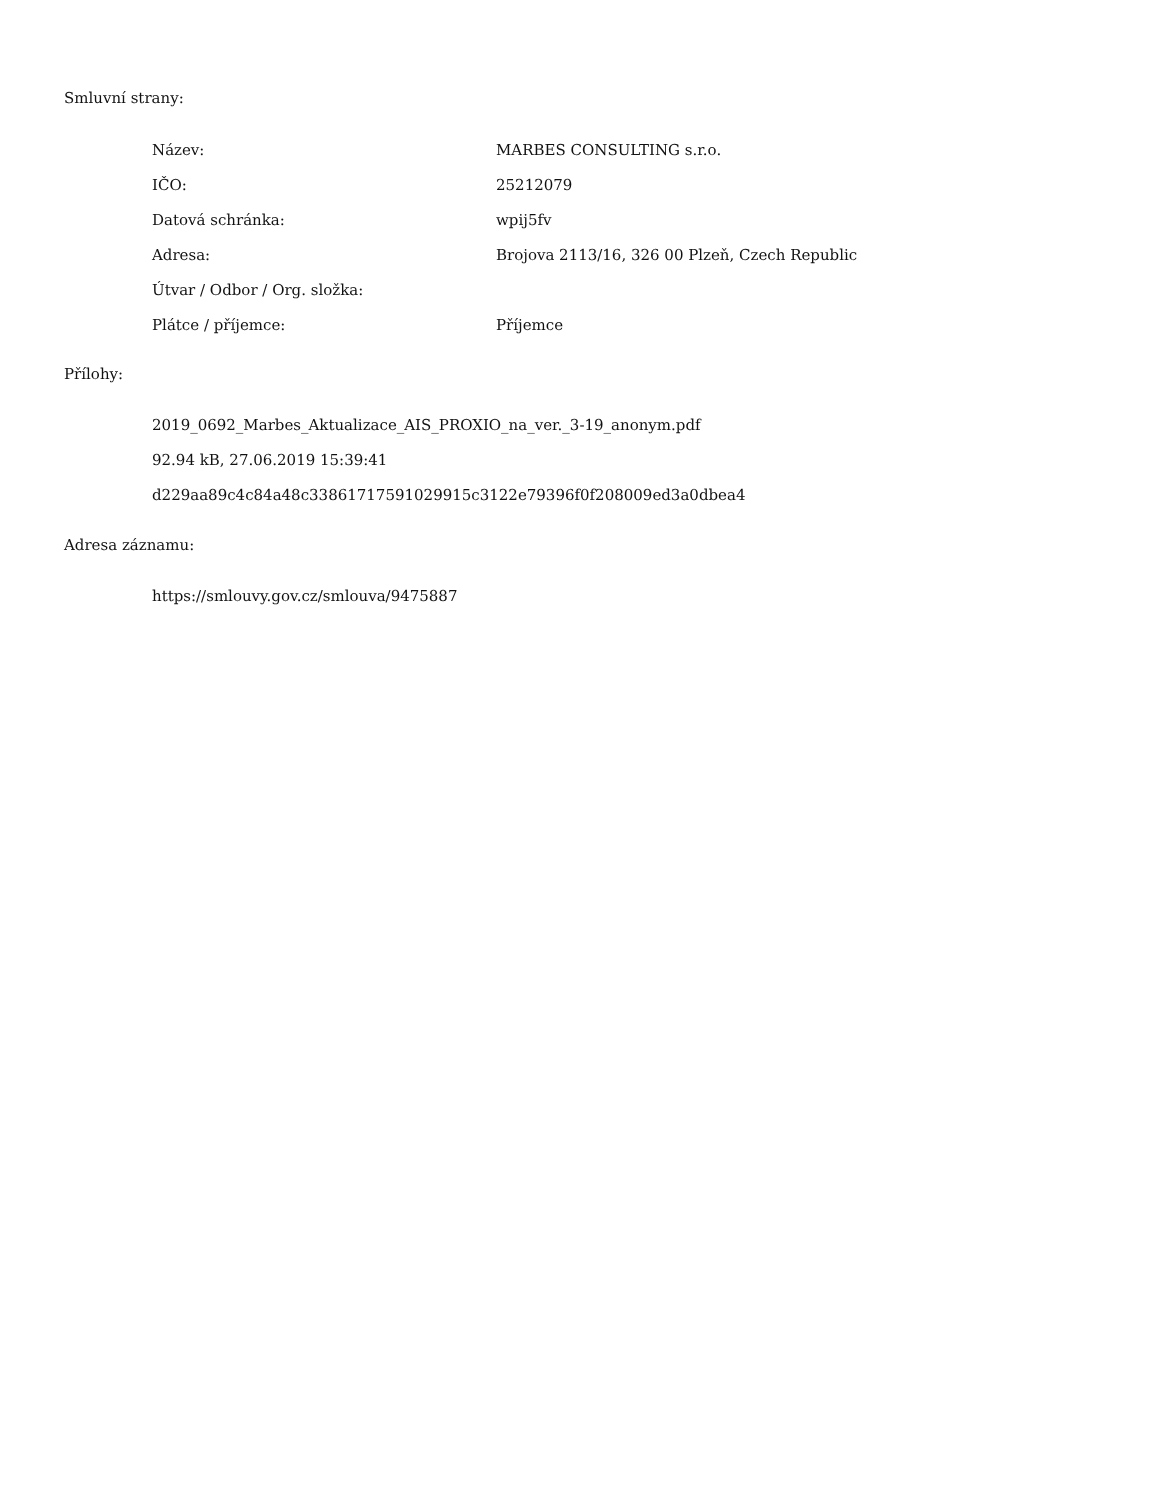Smluvní strany:
| Název: | MARBES CONSULTING s.r.o. |
| IČO: | 25212079 |
| Datová schránka: | wpij5fv |
| Adresa: | Brojova 2113/16, 326 00 Plzeň, Czech Republic |
| Útvar / Odbor / Org. složka: | |
| Plátce / příjemce: | Příjemce |
Přílohy:
2019_0692_Marbes_Aktualizace_AIS_PROXIO_na_ver._3-19_anonym.pdf
92.94 kB, 27.06.2019 15:39:41
d229aa89c4c84a48c33861717591029915c3122e79396f0f208009ed3a0dbea4
Adresa záznamu:
https://smlouvy.gov.cz/smlouva/9475887